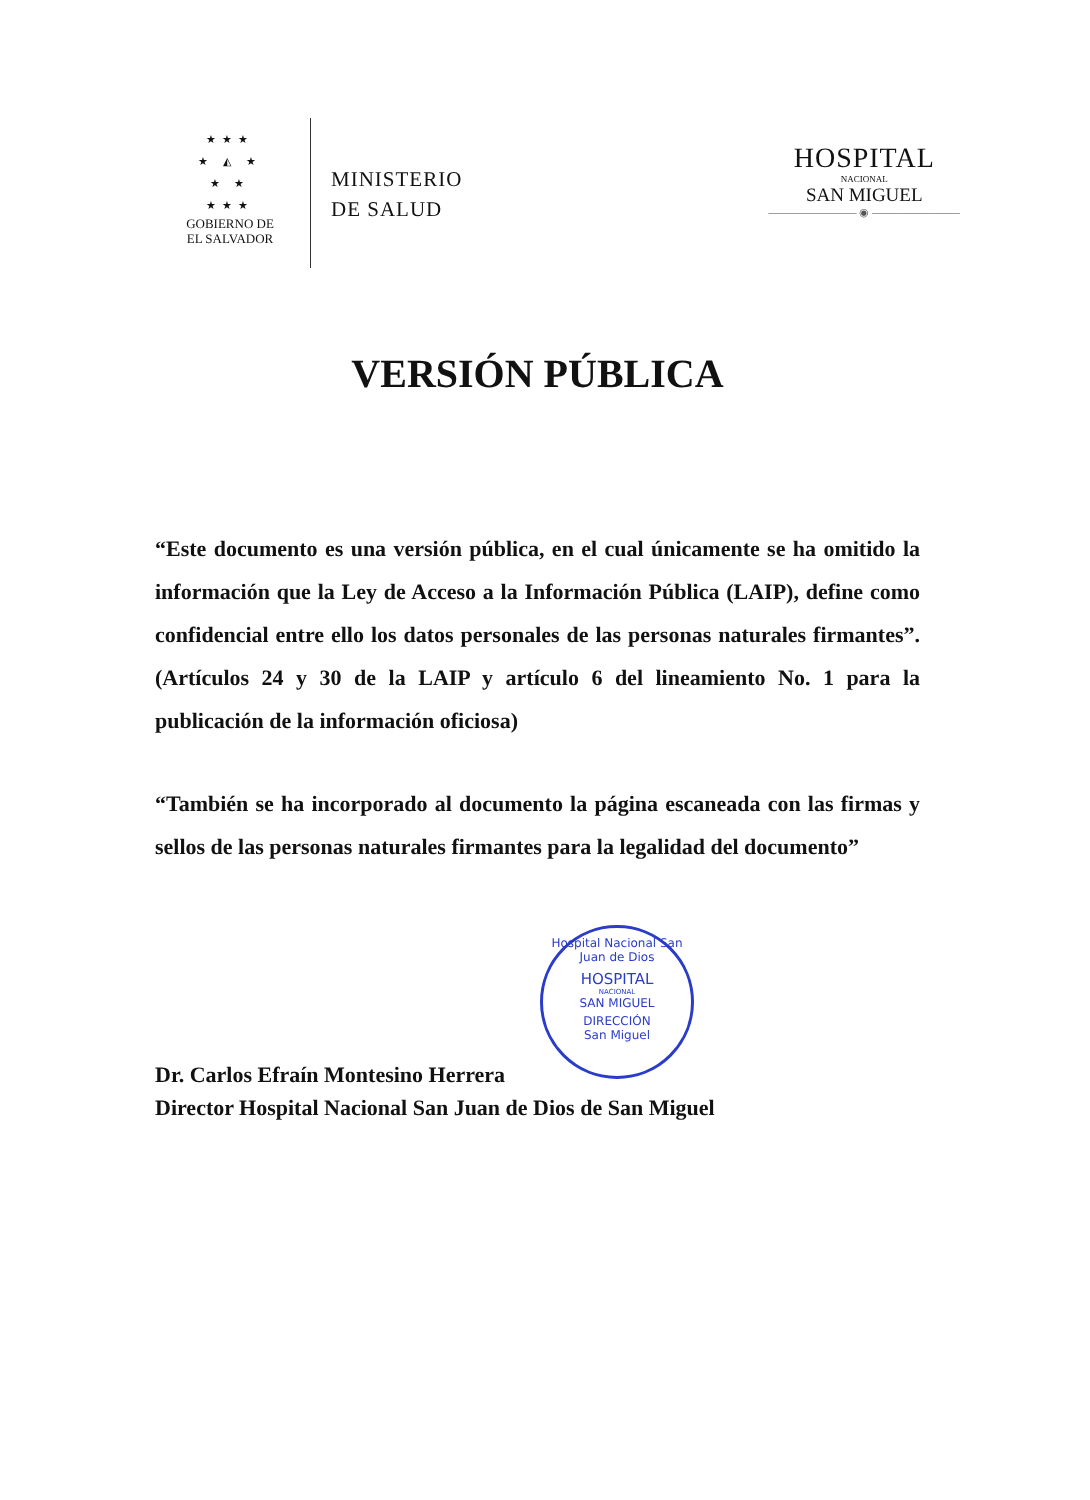★★★
★ ◭ ★
★ ★
★★★
GOBIERNO DE
EL SALVADOR
MINISTERIO
DE SALUD
HOSPITAL
NACIONAL
SAN MIGUEL
———————— ◉ ————————
VERSIÓN PÚBLICA
“Este documento es una versión pública, en el cual únicamente se ha omitido la información que la Ley de Acceso a la Información Pública (LAIP), define como confidencial entre ello los datos personales de las personas naturales firmantes”. (Artículos 24 y 30 de la LAIP y artículo 6 del lineamiento No. 1 para la publicación de la información oficiosa)
“También se ha incorporado al documento la página escaneada con las firmas y sellos de las personas naturales firmantes para la legalidad del documento”
Dr. Carlos Efraín Montesino Herrera
Director Hospital Nacional San Juan de Dios de San Miguel
Hospital Nacional San Juan de Dios
HOSPITAL
NACIONAL
SAN MIGUEL
DIRECCIÓN
San Miguel